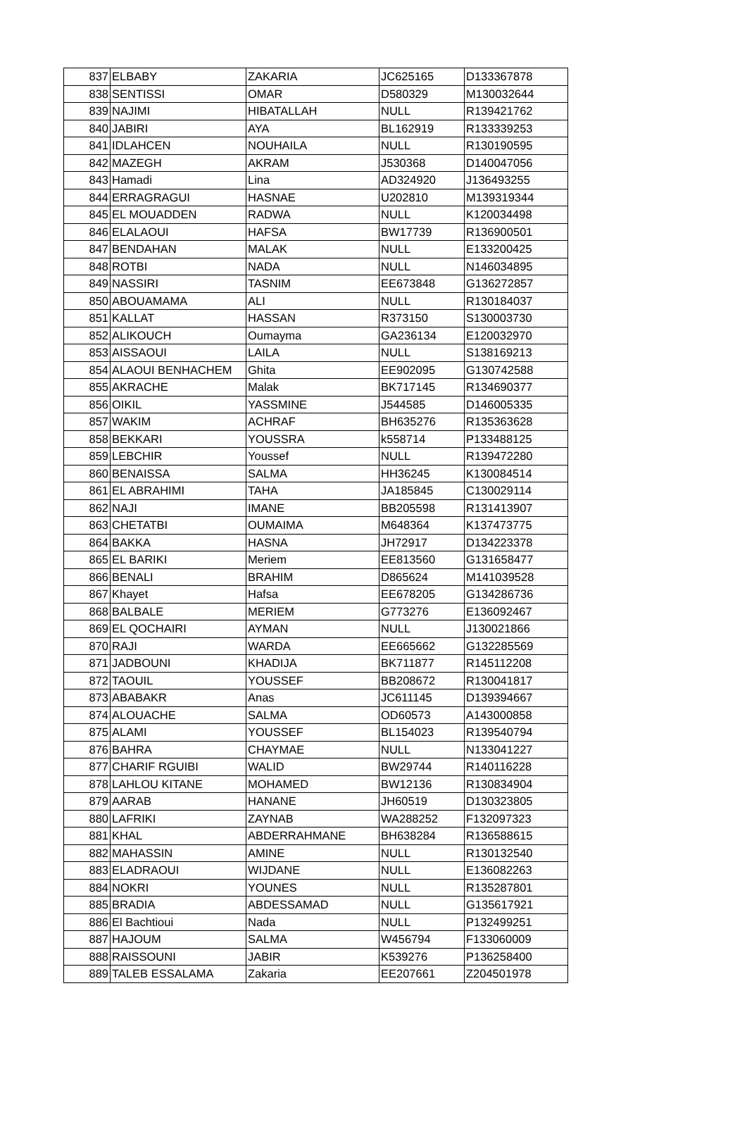| 837 | ELBABY | ZAKARIA | JC625165 | D133367878 |
| 838 | SENTISSI | OMAR | D580329 | M130032644 |
| 839 | NAJIMI | HIBATALLAH | NULL | R139421762 |
| 840 | JABIRI | AYA | BL162919 | R133339253 |
| 841 | IDLAHCEN | NOUHAILA | NULL | R130190595 |
| 842 | MAZEGH | AKRAM | J530368 | D140047056 |
| 843 | Hamadi | Lina | AD324920 | J136493255 |
| 844 | ERRAGRAGUI | HASNAE | U202810 | M139319344 |
| 845 | EL MOUADDEN | RADWA | NULL | K120034498 |
| 846 | ELALAOUI | HAFSA | BW17739 | R136900501 |
| 847 | BENDAHAN | MALAK | NULL | E133200425 |
| 848 | ROTBI | NADA | NULL | N146034895 |
| 849 | NASSIRI | TASNIM | EE673848 | G136272857 |
| 850 | ABOUAMAMA | ALI | NULL | R130184037 |
| 851 | KALLAT | HASSAN | R373150 | S130003730 |
| 852 | ALIKOUCH | Oumayma | GA236134 | E120032970 |
| 853 | AISSAOUI | LAILA | NULL | S138169213 |
| 854 | ALAOUI BENHACHEM | Ghita | EE902095 | G130742588 |
| 855 | AKRACHE | Malak | BK717145 | R134690377 |
| 856 | OIKIL | YASSMINE | J544585 | D146005335 |
| 857 | WAKIM | ACHRAF | BH635276 | R135363628 |
| 858 | BEKKARI | YOUSSRA | k558714 | P133488125 |
| 859 | LEBCHIR | Youssef | NULL | R139472280 |
| 860 | BENAISSA | SALMA | HH36245 | K130084514 |
| 861 | EL ABRAHIMI | TAHA | JA185845 | C130029114 |
| 862 | NAJI | IMANE | BB205598 | R131413907 |
| 863 | CHETATBI | OUMAIMA | M648364 | K137473775 |
| 864 | BAKKA | HASNA | JH72917 | D134223378 |
| 865 | EL BARIKI | Meriem | EE813560 | G131658477 |
| 866 | BENALI | BRAHIM | D865624 | M141039528 |
| 867 | Khayet | Hafsa | EE678205 | G134286736 |
| 868 | BALBALE | MERIEM | G773276 | E136092467 |
| 869 | EL QOCHAIRI | AYMAN | NULL | J130021866 |
| 870 | RAJI | WARDA | EE665662 | G132285569 |
| 871 | JADBOUNI | KHADIJA | BK711877 | R145112208 |
| 872 | TAOUIL | YOUSSEF | BB208672 | R130041817 |
| 873 | ABABAKR | Anas | JC611145 | D139394667 |
| 874 | ALOUACHE | SALMA | OD60573 | A143000858 |
| 875 | ALAMI | YOUSSEF | BL154023 | R139540794 |
| 876 | BAHRA | CHAYMAE | NULL | N133041227 |
| 877 | CHARIF RGUIBI | WALID | BW29744 | R140116228 |
| 878 | LAHLOU KITANE | MOHAMED | BW12136 | R130834904 |
| 879 | AARAB | HANANE | JH60519 | D130323805 |
| 880 | LAFRIKI | ZAYNAB | WA288252 | F132097323 |
| 881 | KHAL | ABDERRAHMANE | BH638284 | R136588615 |
| 882 | MAHASSIN | AMINE | NULL | R130132540 |
| 883 | ELADRAOUI | WIJDANE | NULL | E136082263 |
| 884 | NOKRI | YOUNES | NULL | R135287801 |
| 885 | BRADIA | ABDESSAMAD | NULL | G135617921 |
| 886 | El Bachtioui | Nada | NULL | P132499251 |
| 887 | HAJOUM | SALMA | W456794 | F133060009 |
| 888 | RAISSOUNI | JABIR | K539276 | P136258400 |
| 889 | TALEB ESSALAMA | Zakaria | EE207661 | Z204501978 |